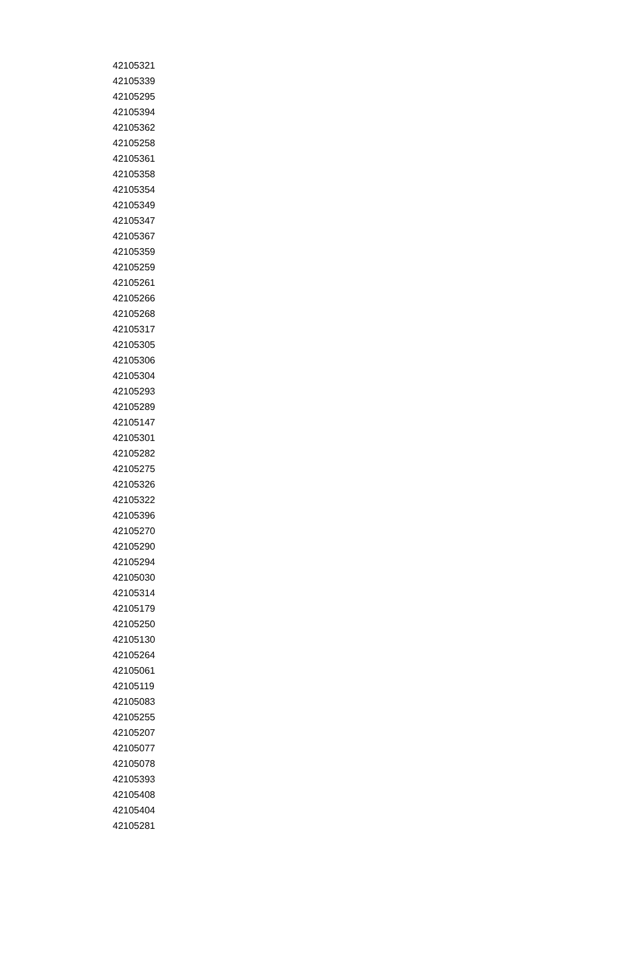| 42105321 |
| 42105339 |
| 42105295 |
| 42105394 |
| 42105362 |
| 42105258 |
| 42105361 |
| 42105358 |
| 42105354 |
| 42105349 |
| 42105347 |
| 42105367 |
| 42105359 |
| 42105259 |
| 42105261 |
| 42105266 |
| 42105268 |
| 42105317 |
| 42105305 |
| 42105306 |
| 42105304 |
| 42105293 |
| 42105289 |
| 42105147 |
| 42105301 |
| 42105282 |
| 42105275 |
| 42105326 |
| 42105322 |
| 42105396 |
| 42105270 |
| 42105290 |
| 42105294 |
| 42105030 |
| 42105314 |
| 42105179 |
| 42105250 |
| 42105130 |
| 42105264 |
| 42105061 |
| 42105119 |
| 42105083 |
| 42105255 |
| 42105207 |
| 42105077 |
| 42105078 |
| 42105393 |
| 42105408 |
| 42105404 |
| 42105281 |